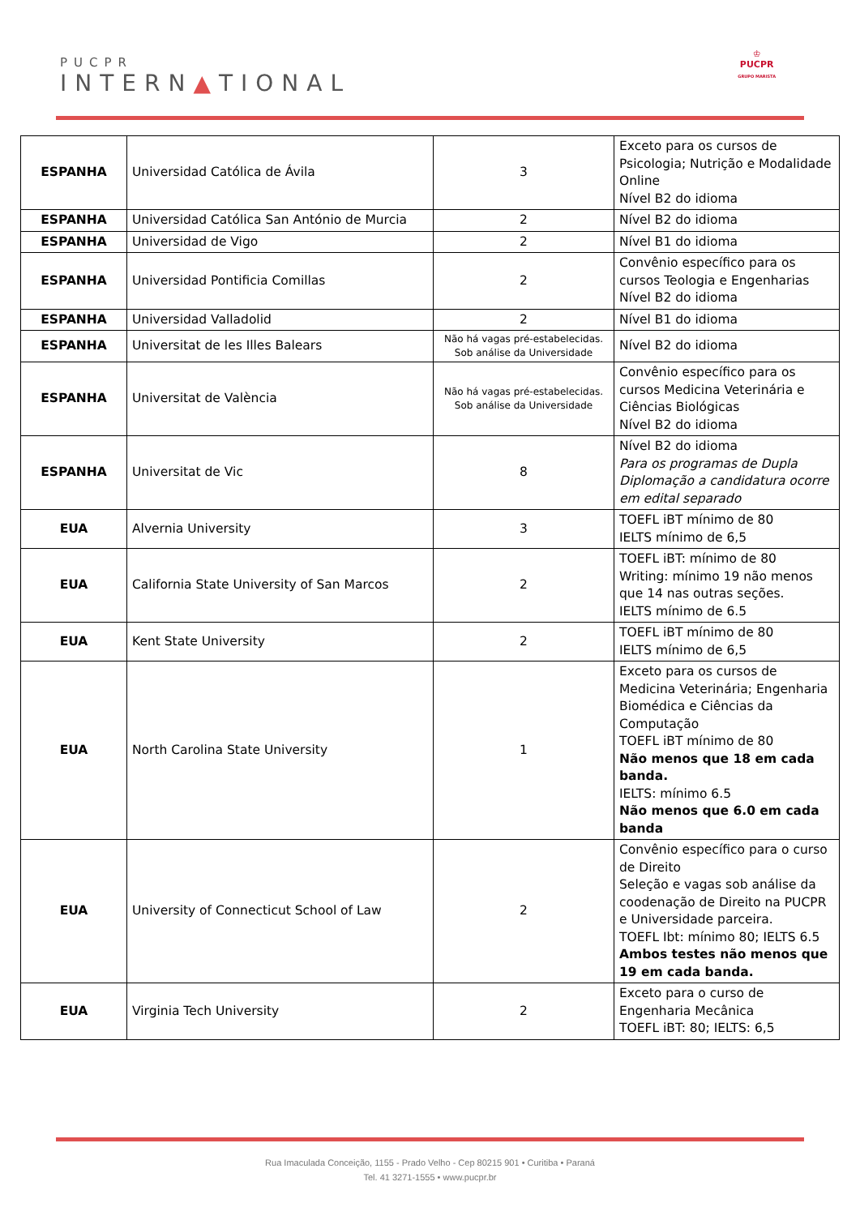PUCPR
INTERN▲TIONAL
♔
PUCPR
GRUPO MARISTA
| ESPANHA | Universidad Católica de Ávila | 3 | Exceto para os cursos de Psicologia; Nutrição e Modalidade Online Nível B2 do idioma |
| ESPANHA | Universidad Católica San António de Murcia | 2 | Nível B2 do idioma |
| ESPANHA | Universidad de Vigo | 2 | Nível B1 do idioma |
| ESPANHA | Universidad Pontificia Comillas | 2 | Convênio específico para os cursos Teologia e Engenharias Nível B2 do idioma |
| ESPANHA | Universidad Valladolid | 2 | Nível B1 do idioma |
| ESPANHA | Universitat de les Illes Balears | Não há vagas pré-estabelecidas. Sob análise da Universidade | Nível B2 do idioma |
| ESPANHA | Universitat de València | Não há vagas pré-estabelecidas. Sob análise da Universidade | Convênio específico para os cursos Medicina Veterinária e Ciências Biológicas Nível B2 do idioma |
| ESPANHA | Universitat de Vic | 8 | Nível B2 do idioma Para os programas de Dupla Diplomação a candidatura ocorre em edital separado |
| EUA | Alvernia University | 3 | TOEFL iBT mínimo de 80 IELTS mínimo de 6,5 |
| EUA | California State University of San Marcos | 2 | TOEFL iBT: mínimo de 80 Writing: mínimo 19 não menos que 14 nas outras seções. IELTS mínimo de 6.5 |
| EUA | Kent State University | 2 | TOEFL iBT mínimo de 80 IELTS mínimo de 6,5 |
| EUA | North Carolina State University | 1 | Exceto para os cursos de Medicina Veterinária; Engenharia Biomédica e Ciências da Computação TOEFL iBT mínimo de 80 Não menos que 18 em cada banda. IELTS: mínimo 6.5 Não menos que 6.0 em cada banda |
| EUA | University of Connecticut School of Law | 2 | Convênio específico para o curso de Direito Seleção e vagas sob análise da coodenação de Direito na PUCPR e Universidade parceira. TOEFL Ibt: mínimo 80; IELTS 6.5 Ambos testes não menos que 19 em cada banda. |
| EUA | Virginia Tech University | 2 | Exceto para o curso de Engenharia Mecânica TOEFL iBT: 80; IELTS: 6,5 |
Rua Imaculada Conceição, 1155 - Prado Velho - Cep 80215 901 • Curitiba • Paraná
Tel. 41 3271-1555 • www.pucpr.br